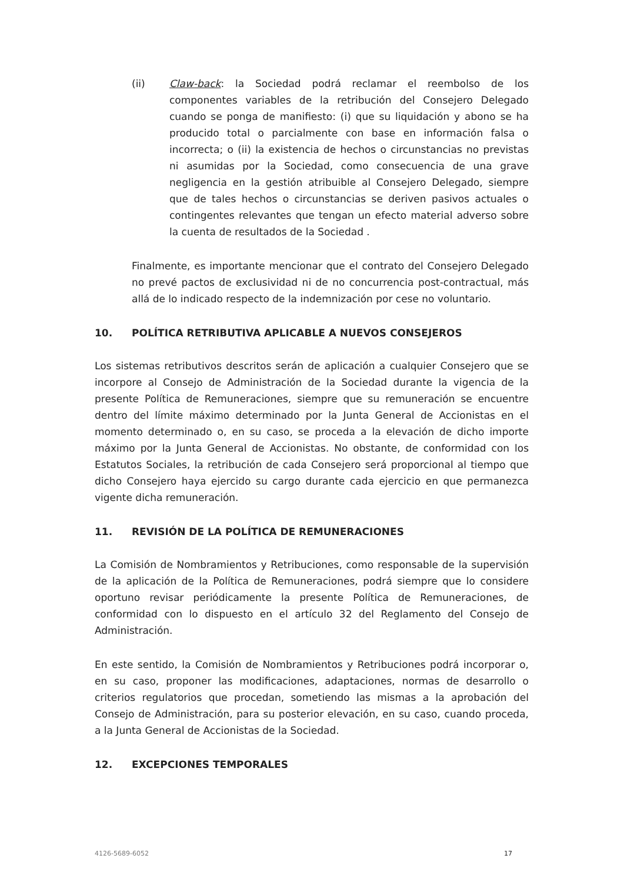(ii) Claw-back: la Sociedad podrá reclamar el reembolso de los componentes variables de la retribución del Consejero Delegado cuando se ponga de manifiesto: (i) que su liquidación y abono se ha producido total o parcialmente con base en información falsa o incorrecta; o (ii) la existencia de hechos o circunstancias no previstas ni asumidas por la Sociedad, como consecuencia de una grave negligencia en la gestión atribuible al Consejero Delegado, siempre que de tales hechos o circunstancias se deriven pasivos actuales o contingentes relevantes que tengan un efecto material adverso sobre la cuenta de resultados de la Sociedad .
Finalmente, es importante mencionar que el contrato del Consejero Delegado no prevé pactos de exclusividad ni de no concurrencia post-contractual, más allá de lo indicado respecto de la indemnización por cese no voluntario.
10. POLÍTICA RETRIBUTIVA APLICABLE A NUEVOS CONSEJEROS
Los sistemas retributivos descritos serán de aplicación a cualquier Consejero que se incorpore al Consejo de Administración de la Sociedad durante la vigencia de la presente Política de Remuneraciones, siempre que su remuneración se encuentre dentro del límite máximo determinado por la Junta General de Accionistas en el momento determinado o, en su caso, se proceda a la elevación de dicho importe máximo por la Junta General de Accionistas. No obstante, de conformidad con los Estatutos Sociales, la retribución de cada Consejero será proporcional al tiempo que dicho Consejero haya ejercido su cargo durante cada ejercicio en que permanezca vigente dicha remuneración.
11. REVISIÓN DE LA POLÍTICA DE REMUNERACIONES
La Comisión de Nombramientos y Retribuciones, como responsable de la supervisión de la aplicación de la Política de Remuneraciones, podrá siempre que lo considere oportuno revisar periódicamente la presente Política de Remuneraciones, de conformidad con lo dispuesto en el artículo 32 del Reglamento del Consejo de Administración.
En este sentido, la Comisión de Nombramientos y Retribuciones podrá incorporar o, en su caso, proponer las modificaciones, adaptaciones, normas de desarrollo o criterios regulatorios que procedan, sometiendo las mismas a la aprobación del Consejo de Administración, para su posterior elevación, en su caso, cuando proceda, a la Junta General de Accionistas de la Sociedad.
12. EXCEPCIONES TEMPORALES
4126-5689-6052 17